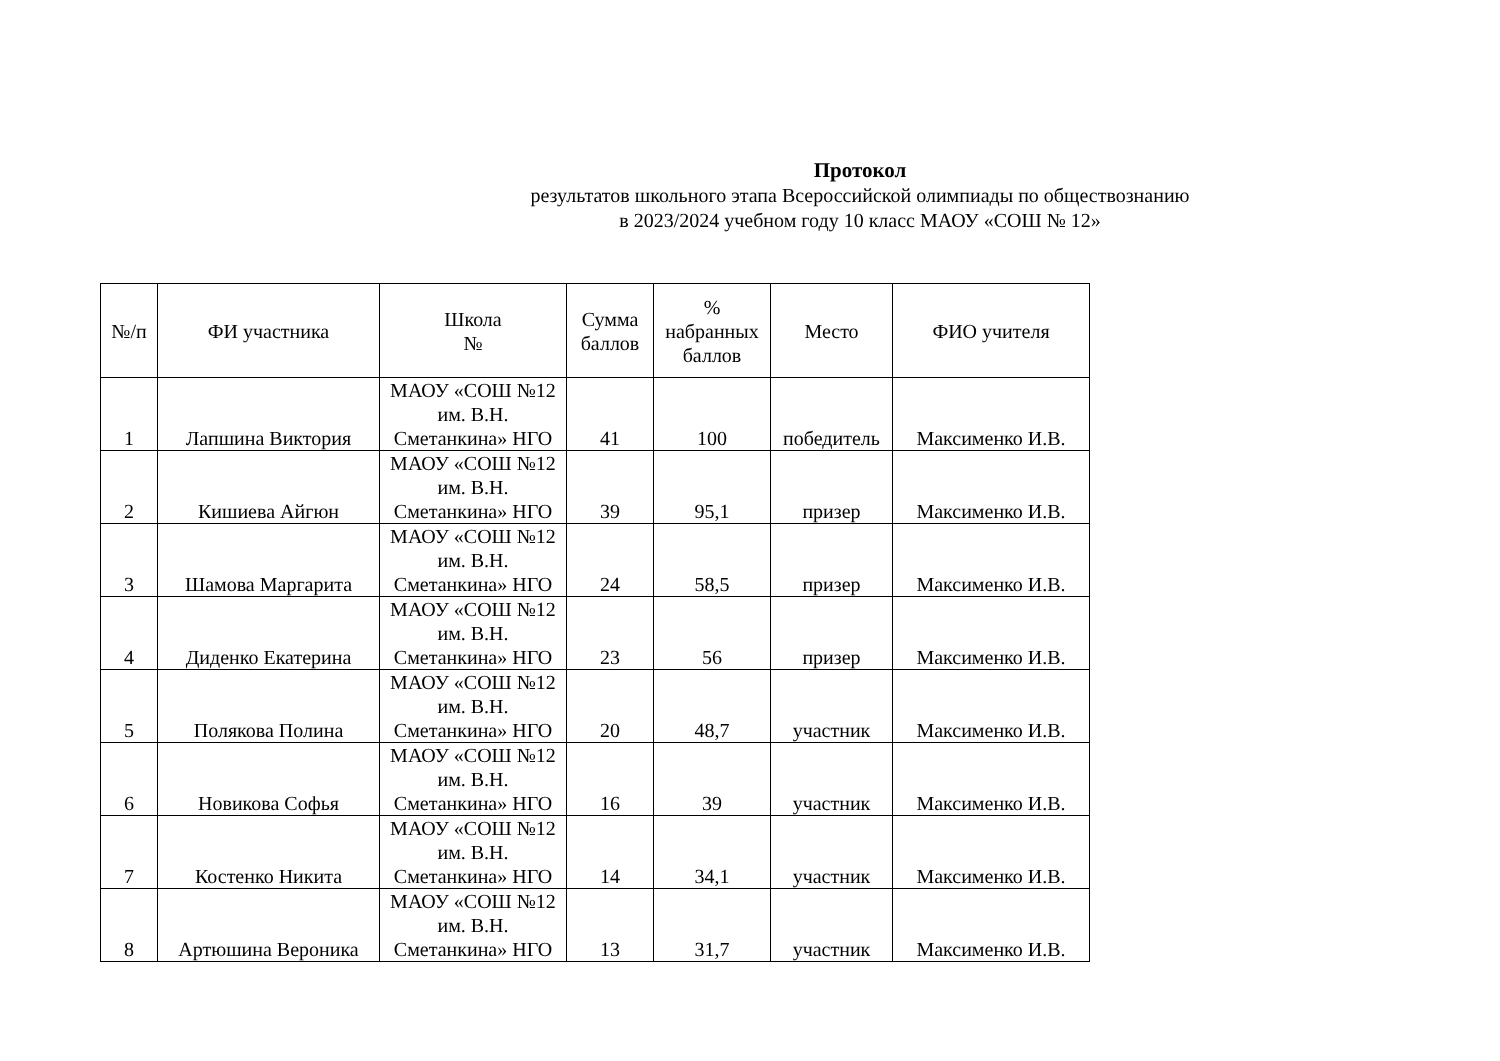Протокол
результатов школьного этапа Всероссийской олимпиады по обществознанию
в 2023/2024 учебном году 10 класс МАОУ «СОШ № 12»
| №/п | ФИ участника | Школа № | Сумма баллов | % набранных баллов | Место | ФИО учителя |
| --- | --- | --- | --- | --- | --- | --- |
| 1 | Лапшина Виктория | МАОУ «СОШ №12 им. В.Н. Сметанкина» НГО | 41 | 100 | победитель | Максименко И.В. |
| 2 | Кишиева Айгюн | МАОУ «СОШ №12 им. В.Н. Сметанкина» НГО | 39 | 95,1 | призер | Максименко И.В. |
| 3 | Шамова Маргарита | МАОУ «СОШ №12 им. В.Н. Сметанкина» НГО | 24 | 58,5 | призер | Максименко И.В. |
| 4 | Диденко Екатерина | МАОУ «СОШ №12 им. В.Н. Сметанкина» НГО | 23 | 56 | призер | Максименко И.В. |
| 5 | Полякова Полина | МАОУ «СОШ №12 им. В.Н. Сметанкина» НГО | 20 | 48,7 | участник | Максименко И.В. |
| 6 | Новикова Софья | МАОУ «СОШ №12 им. В.Н. Сметанкина» НГО | 16 | 39 | участник | Максименко И.В. |
| 7 | Костенко Никита | МАОУ «СОШ №12 им. В.Н. Сметанкина» НГО | 14 | 34,1 | участник | Максименко И.В. |
| 8 | Артюшина Вероника | МАОУ «СОШ №12 им. В.Н. Сметанкина» НГО | 13 | 31,7 | участник | Максименко И.В. |